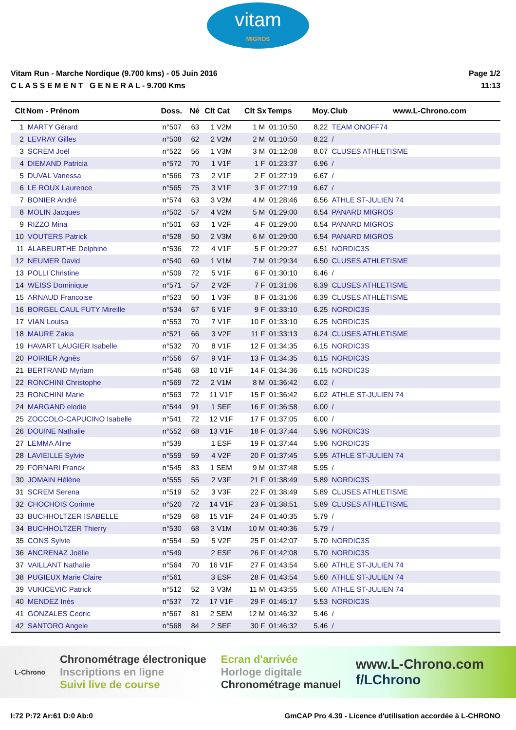vitam
MIGROS
Vitam Run - Marche Nordique (9.700 kms) - 05 Juin 2016
C L A S S E M E N T G E N E R A L - 9.700 Kms
Page 1/2
11:13
| Clt | Nom - Prénom | Doss. | Né | Clt Cat | Clt Sx | Temps | Moy. | Club www.L-Chrono.com |
| --- | --- | --- | --- | --- | --- | --- | --- | --- |
| 1 | MARTY Gérard | n°507 | 63 | 1 V2M | 1 M | 01:10:50 | 8.22 | TEAM ONOFF74 |
| 2 | LEVRAY Gilles | n°508 | 62 | 2 V2M | 2 M | 01:10:50 | 8.22 | / |
| 3 | SCREM Joël | n°522 | 56 | 1 V3M | 3 M | 01:12:08 | 8.07 | CLUSES ATHLETISME |
| 4 | DIEMAND Patricia | n°572 | 70 | 1 V1F | 1 F | 01:23:37 | 6.96 | / |
| 5 | DUVAL Vanessa | n°566 | 73 | 2 V1F | 2 F | 01:27:19 | 6.67 | / |
| 6 | LE ROUX Laurence | n°565 | 75 | 3 V1F | 3 F | 01:27:19 | 6.67 | / |
| 7 | BONIER André | n°574 | 63 | 3 V2M | 4 M | 01:28:46 | 6.56 | ATHLE ST-JULIEN 74 |
| 8 | MOLIN Jacques | n°502 | 57 | 4 V2M | 5 M | 01:29:00 | 6.54 | PANARD MIGROS |
| 9 | RIZZO Mina | n°501 | 63 | 1 V2F | 4 F | 01:29:00 | 6.54 | PANARD MIGROS |
| 10 | VOUTERS Patrick | n°528 | 50 | 2 V3M | 6 M | 01:29:00 | 6.54 | PANARD MIGROS |
| 11 | ALABEURTHE Delphine | n°536 | 72 | 4 V1F | 5 F | 01:29:27 | 6.51 | NORDIC3S |
| 12 | NEUMER David | n°540 | 69 | 1 V1M | 7 M | 01:29:34 | 6.50 | CLUSES ATHLETISME |
| 13 | POLLI Christine | n°509 | 72 | 5 V1F | 6 F | 01:30:10 | 6.46 | / |
| 14 | WEISS Dominique | n°571 | 57 | 2 V2F | 7 F | 01:31:06 | 6.39 | CLUSES ATHLETISME |
| 15 | ARNAUD Francoise | n°523 | 50 | 1 V3F | 8 F | 01:31:06 | 6.39 | CLUSES ATHLETISME |
| 16 | BORGEL CAUL FUTY Mireille | n°534 | 67 | 6 V1F | 9 F | 01:33:10 | 6.25 | NORDIC3S |
| 17 | VIAN Louisa | n°553 | 70 | 7 V1F | 10 F | 01:33:10 | 6.25 | NORDIC3S |
| 18 | MAURE Zakia | n°521 | 66 | 3 V2F | 11 F | 01:33:13 | 6.24 | CLUSES ATHLETISME |
| 19 | HAVART LAUGIER Isabelle | n°532 | 70 | 8 V1F | 12 F | 01:34:35 | 6.15 | NORDIC3S |
| 20 | POIRIER Agnès | n°556 | 67 | 9 V1F | 13 F | 01:34:35 | 6.15 | NORDIC3S |
| 21 | BERTRAND Myriam | n°546 | 68 | 10 V1F | 14 F | 01:34:36 | 6.15 | NORDIC3S |
| 22 | RONCHINI Christophe | n°569 | 72 | 2 V1M | 8 M | 01:36:42 | 6.02 | / |
| 23 | RONCHINI Marie | n°563 | 72 | 11 V1F | 15 F | 01:36:42 | 6.02 | ATHLE ST-JULIEN 74 |
| 24 | MARGAND elodie | n°544 | 91 | 1 SEF | 16 F | 01:36:58 | 6.00 | / |
| 25 | ZOCCOLO-CAPUCINO Isabelle | n°541 | 72 | 12 V1F | 17 F | 01:37:05 | 6.00 | / |
| 26 | DOUINE Nathalie | n°552 | 68 | 13 V1F | 18 F | 01:37:44 | 5.96 | NORDIC3S |
| 27 | LEMMA Aline | n°539 | | 1 ESF | 19 F | 01:37:44 | 5.96 | NORDIC3S |
| 28 | LAVIEILLE Sylvie | n°559 | 59 | 4 V2F | 20 F | 01:37:45 | 5.95 | ATHLE ST-JULIEN 74 |
| 29 | FORNARI Franck | n°545 | 83 | 1 SEM | 9 M | 01:37:48 | 5.95 | / |
| 30 | JOMAIN Hélène | n°555 | 55 | 2 V3F | 21 F | 01:38:49 | 5.89 | NORDIC3S |
| 31 | SCREM Serena | n°519 | 52 | 3 V3F | 22 F | 01:38:49 | 5.89 | CLUSES ATHLETISME |
| 32 | CHOCHOIS Corinne | n°520 | 72 | 14 V1F | 23 F | 01:38:51 | 5.89 | CLUSES ATHLETISME |
| 33 | BUCHHOLTZER ISABELLE | n°529 | 68 | 15 V1F | 24 F | 01:40:35 | 5.79 | / |
| 34 | BUCHHOLTZER Thierry | n°530 | 68 | 3 V1M | 10 M | 01:40:36 | 5.79 | / |
| 35 | CONS Sylvie | n°554 | 59 | 5 V2F | 25 F | 01:42:07 | 5.70 | NORDIC3S |
| 36 | ANCRENAZ Joëlle | n°549 | | 2 ESF | 26 F | 01:42:08 | 5.70 | NORDIC3S |
| 37 | VAILLANT Nathalie | n°564 | 70 | 16 V1F | 27 F | 01:43:54 | 5.60 | ATHLE ST-JULIEN 74 |
| 38 | PUGIEUX Marie Claire | n°561 | | 3 ESF | 28 F | 01:43:54 | 5.60 | ATHLE ST-JULIEN 74 |
| 39 | VUKICEVIC Patrick | n°512 | 52 | 3 V3M | 11 M | 01:43:55 | 5.60 | ATHLE ST-JULIEN 74 |
| 40 | MENDEZ Inès | n°537 | 72 | 17 V1F | 29 F | 01:45:17 | 5.53 | NORDIC3S |
| 41 | GONZALES Cedric | n°567 | 81 | 2 SEM | 12 M | 01:46:32 | 5.46 | / |
| 42 | SANTORO Angele | n°568 | 84 | 2 SEF | 30 F | 01:46:32 | 5.46 | / |
L-Chrono
Chronométrage électronique
Inscriptions en ligne
Suivi live de course
Ecran d'arrivée
Horloge digitale
Chronométrage manuel
www.L-Chrono.com
f/LChrono
I:72 P:72 Ar:61 D:0 Ab:0 GmCAP Pro 4.39 - Licence d'utilisation accordée à L-CHRONO